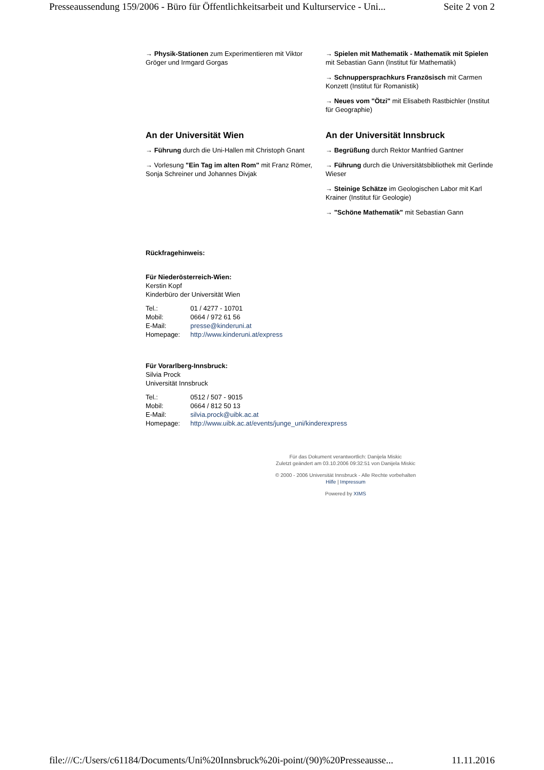Presseaussendung 159/2006 - Büro für Öffentlichkeitsarbeit und Kulturservice - Uni... Seite 2 von 2
→ Physik-Stationen zum Experimentieren mit Viktor Gröger und Irmgard Gorgas
→ Spielen mit Mathematik - Mathematik mit Spielen mit Sebastian Gann (Institut für Mathematik)
→ Schnuppersprachkurs Französisch mit Carmen Konzett (Institut für Romanistik)
→ Neues vom "Ötzi" mit Elisabeth Rastbichler (Institut für Geographie)
An der Universität Wien
→ Führung durch die Uni-Hallen mit Christoph Gnant
→ Vorlesung "Ein Tag im alten Rom" mit Franz Römer, Sonja Schreiner und Johannes Divjak
An der Universität Innsbruck
→ Begrüßung durch Rektor Manfried Gantner
→ Führung durch die Universitätsbibliothek mit Gerlinde Wieser
→ Steinige Schätze im Geologischen Labor mit Karl Krainer (Institut für Geologie)
→ "Schöne Mathematik" mit Sebastian Gann
Rückfragehinweis:
Für Niederösterreich-Wien:
Kerstin Kopf
Kinderbüro der Universität Wien
| Tel.: | 01 / 4277 - 10701 |
| Mobil: | 0664 / 972 61 56 |
| E-Mail: | presse@kinderuni.at |
| Homepage: | http://www.kinderuni.at/express |
Für Vorarlberg-Innsbruck:
Silvia Prock
Universität Innsbruck
| Tel.: | 0512 / 507 - 9015 |
| Mobil: | 0664 / 812 50 13 |
| E-Mail: | silvia.prock@uibk.ac.at |
| Homepage: | http://www.uibk.ac.at/events/junge_uni/kinderexpress |
Für das Dokument verantwortlich: Danijela Miskic
Zuletzt geändert am 03.10.2006 09:32:51 von Danijela Miskic
© 2000 - 2006 Universität Innsbruck - Alle Rechte vorbehalten
Hilfe | Impressum
Powered by XIMS
file:///C:/Users/c61184/Documents/Uni%20Innsbruck%20i-point/(90)%20Presseausse... 11.11.2016